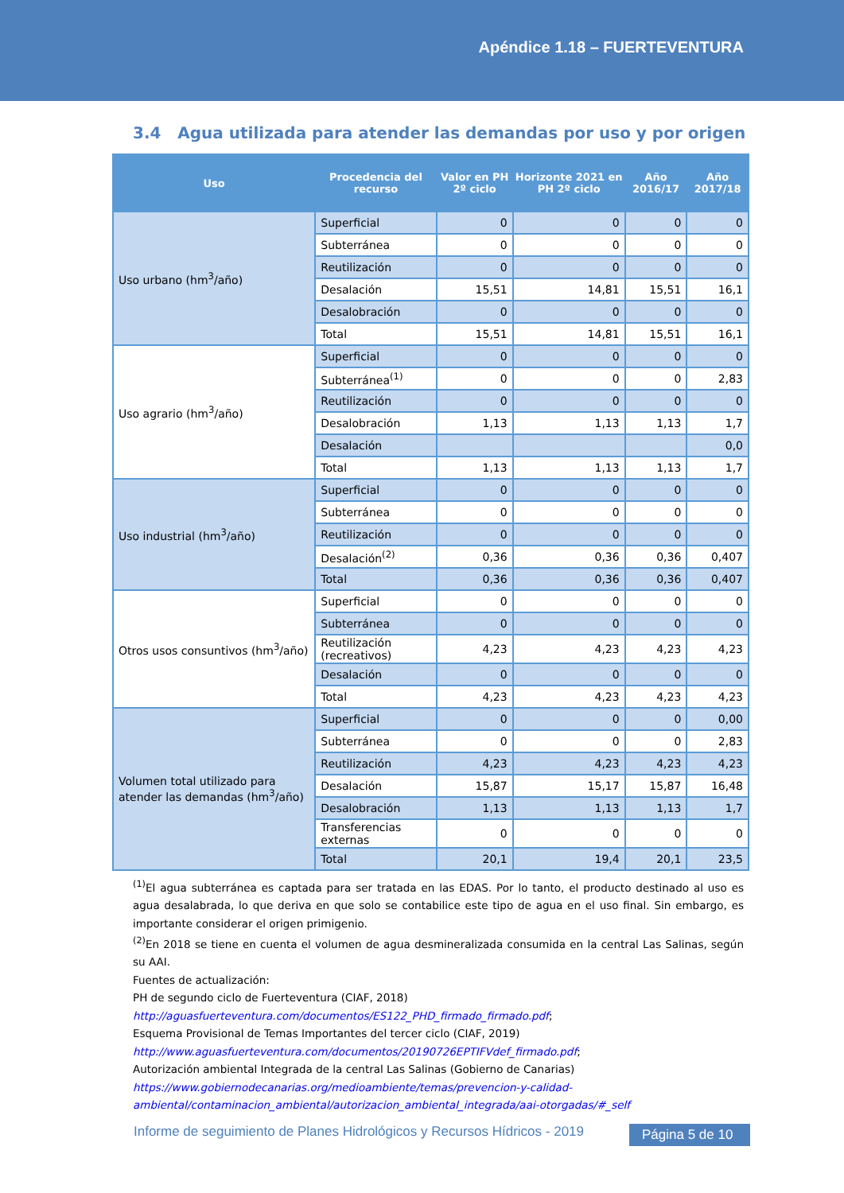Apéndice 1.18 – FUERTEVENTURA
3.4 Agua utilizada para atender las demandas por uso y por origen
| Uso | Procedencia del recurso | Valor en PH 2º ciclo | Horizonte 2021 en PH 2º ciclo | Año 2016/17 | Año 2017/18 |
| --- | --- | --- | --- | --- | --- |
| Uso urbano (hm<sup>3</sup>/año) | Superficial | 0 | 0 | 0 | 0 |
| | Subterránea | 0 | 0 | 0 | 0 |
| | Reutilización | 0 | 0 | 0 | 0 |
| | Desalación | 15,51 | 14,81 | 15,51 | 16,1 |
| | Desalobración | 0 | 0 | 0 | 0 |
| | Total | 15,51 | 14,81 | 15,51 | 16,1 |
| Uso agrario (hm<sup>3</sup>/año) | Superficial | 0 | 0 | 0 | 0 |
| | Subterránea<sup>(1)</sup> | 0 | 0 | 0 | 2,83 |
| | Reutilización | 0 | 0 | 0 | 0 |
| | Desalobración | 1,13 | 1,13 | 1,13 | 1,7 |
| | Desalación | | | | 0,0 |
| | Total | 1,13 | 1,13 | 1,13 | 1,7 |
| Uso industrial (hm<sup>3</sup>/año) | Superficial | 0 | 0 | 0 | 0 |
| | Subterránea | 0 | 0 | 0 | 0 |
| | Reutilización | 0 | 0 | 0 | 0 |
| | Desalación<sup>(2)</sup> | 0,36 | 0,36 | 0,36 | 0,407 |
| | Total | 0,36 | 0,36 | 0,36 | 0,407 |
| Otros usos consuntivos (hm<sup>3</sup>/año) | Superficial | 0 | 0 | 0 | 0 |
| | Subterránea | 0 | 0 | 0 | 0 |
| | Reutilización (recreativos) | 4,23 | 4,23 | 4,23 | 4,23 |
| | Desalación | 0 | 0 | 0 | 0 |
| | Total | 4,23 | 4,23 | 4,23 | 4,23 |
| Volumen total utilizado para atender las demandas (hm<sup>3</sup>/año) | Superficial | 0 | 0 | 0 | 0,00 |
| | Subterránea | 0 | 0 | 0 | 2,83 |
| | Reutilización | 4,23 | 4,23 | 4,23 | 4,23 |
| | Desalación | 15,87 | 15,17 | 15,87 | 16,48 |
| | Desalobración | 1,13 | 1,13 | 1,13 | 1,7 |
| | Transferencias externas | 0 | 0 | 0 | 0 |
| | Total | 20,1 | 19,4 | 20,1 | 23,5 |
<sup>(1)</sup> El agua subterránea es captada para ser tratada en las EDAS. Por lo tanto, el producto destinado al uso es agua desalabrada, lo que deriva en que solo se contabilice este tipo de agua en el uso final. Sin embargo, es importante considerar el origen primigenio.
<sup>(2)</sup> En 2018 se tiene en cuenta el volumen de agua desmineralizada consumida en la central Las Salinas, según su AAI.
Fuentes de actualización:
PH de segundo ciclo de Fuerteventura (CIAF, 2018)
http://aguasfuerteventura.com/documentos/ES122_PHD_firmado_firmado.pdf;
Esquema Provisional de Temas Importantes del tercer ciclo (CIAF, 2019)
http://www.aguasfuerteventura.com/documentos/20190726EPTIFVdef_firmado.pdf;
Autorización ambiental Integrada de la central Las Salinas (Gobierno de Canarias)
https://www.gobiernodecanarias.org/medioambiente/temas/prevencion-y-calidad-ambiental/contaminacion_ambiental/autorizacion_ambiental_integrada/aai-otorgadas/#_self
Informe de seguimiento de Planes Hidrológicos y Recursos Hídricos - 2019
Página 5 de 10